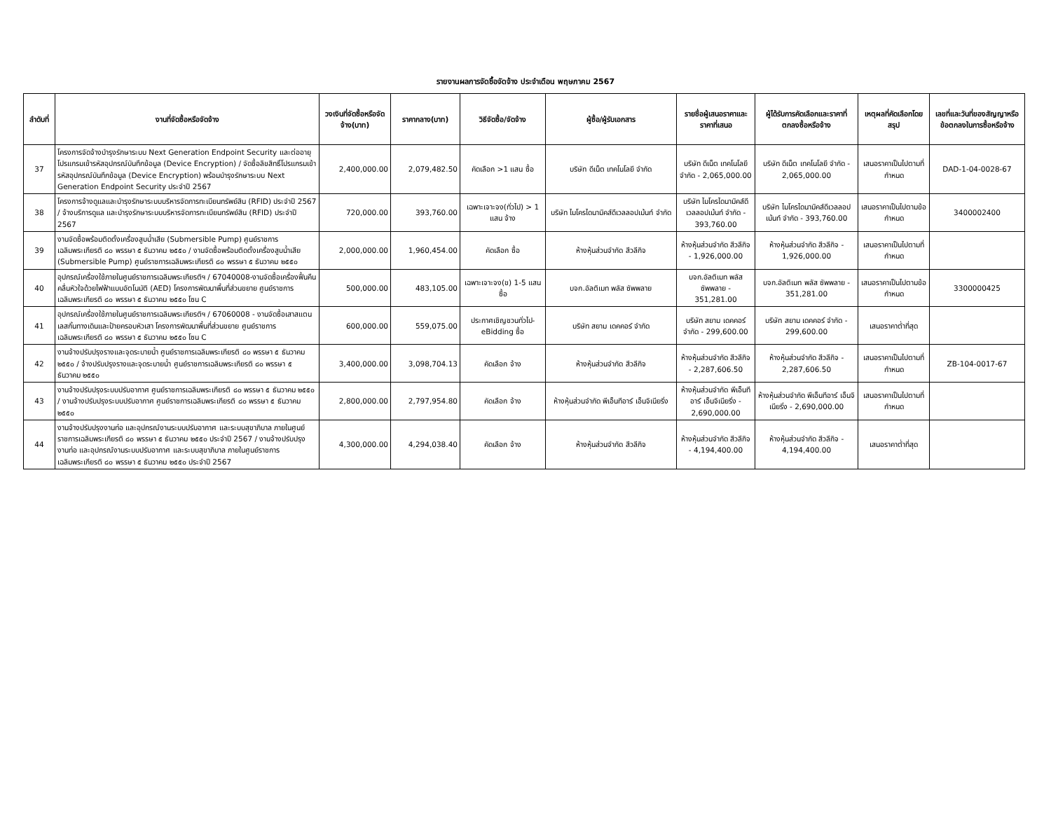รายงานผลการจัดซื้อจัดจ้าง ประจำเดือน พฤษภาคม 2567
| ลำดับที่ | งานที่จัดซื้อหรือจัดจ้าง | วงเงินที่จัดซื้อหรือจัดจ้าง(บาท) | ราคากลาง(บาท) | วิธีจัดซื้อ/จัดจ้าง | ผู้ซื้อ/ผู้รับเอกสาร | รายชื่อผู้เสนอราคาและราคาที่เสนอ | ผู้ได้รับการคัดเลือกและราคาที่ตกลงซื้อหรือจ้าง | เหตุผลที่คัดเลือกโดยสรุป | เลขที่และวันที่ของสัญญาหรือข้อตกลงในการซื้อหรือจ้าง |
| --- | --- | --- | --- | --- | --- | --- | --- | --- | --- |
| 37 | โครงการจัดจ้างบำรุงรักษาระบบ Next Generation Endpoint Security และต่ออายุโปรแกรมเข้ารหัสอุปกรณ์บันทึกข้อมูล (Device Encryption) / จัดซื้อลิขสิทธิ์โปรแกรมเข้ารหัสอุปกรณ์บันทึกข้อมูล (Device Encryption) พร้อมบำรุงรักษาระบบ Next Generation Endpoint Security ประจำปี 2567 | 2,400,000.00 | 2,079,482.50 | คัดเลือก >1 แสน ซื้อ | บริษัท ดีเน็ต เทคโนโลยี จำกัด | บริษัท ดีเน็ต เทคโนโลยี จำกัด - 2,065,000.00 | บริษัท ดีเน็ต เทคโนโลยี จำกัด - 2,065,000.00 | เสนอราคาเป็นไปตามที่กำหนด | DAD-1-04-0028-67 |
| 38 | โครงการจ้างดูแลและบำรุงรักษาระบบบริหารจัดการทะเบียนทรัพย์สิน (RFID) ประจำปี 2567 / จ้างบริการดูแล และบำรุงรักษาระบบบริหารจัดการทะเบียนทรัพย์สิน (RFID) ประจำปี 2567 | 720,000.00 | 393,760.00 | เฉพาะเจาะจง(ทั่วไป) > 1 แสน จ้าง | บริษัท ไมโครไดนามิคส์ดีเวลลอปเม้นท์ จำกัด | บริษัท ไมโครไดนามิคส์ดีเวลลอปเม้นท์ จำกัด - 393,760.00 | บริษัท ไมโครไดนามิคส์ดีเวลลอปเม้นท์ จำกัด - 393,760.00 | เสนอราคาเป็นไปตามข้อกำหนด | 3400002400 |
| 39 | งานจัดซื้อพร้อมติดตั้งเครื่องสูบน้ำเสีย (Submersible Pump) ศูนย์ราชการเฉลิมพระเกียรติ ๘๐ พรรษา ๕ ธันวาคม ๒๕๕๐ / งานจัดซื้อพร้อมติดตั้งเครื่องสูบน้ำเสีย (Submersible Pump) ศูนย์ราชการเฉลิมพระเกียรติ ๘๐ พรรษา ๕ ธันวาคม ๒๕๕๐ | 2,000,000.00 | 1,960,454.00 | คัดเลือก ซื้อ | ห้างหุ้นส่วนจำกัด สีวลีกิจ | ห้างหุ้นส่วนจำกัด สีวลีกิจ - 1,926,000.00 | ห้างหุ้นส่วนจำกัด สีวลีกิจ - 1,926,000.00 | เสนอราคาเป็นไปตามที่กำหนด | |
| 40 | อุปกรณ์เครื่องใช้ภายในศูนย์ราชการเฉลิมพระเกียรติฯ / 67040008-งานจัดซื้อเครื่องฟื้นคืนคลื่นหัวใจด้วยไฟฟ้าแบบอัตโนมัติ (AED) โครงการพัฒนาพื้นที่ส่วนขยาย ศูนย์ราชการเฉลิมพระเกียรติ ๘๐ พรรษา ๕ ธันวาคม ๒๕๕๐ โซน C | 500,000.00 | 483,105.00 | เฉพาะเจาะจง(ข) 1-5 แสน ซื้อ | บจก.อัลติเมท พลัส ซัพพลาย | บจก.อัลติเมท พลัส ซัพพลาย - 351,281.00 | บจก.อัลติเมท พลัส ซัพพลาย - 351,281.00 | เสนอราคาเป็นไปตามข้อกำหนด | 3300000425 |
| 41 | อุปกรณ์เครื่องใช้ภายในศูนย์ราชการเฉลิมพระเกียรติฯ / 67060008 - งานจัดซื้อเสาสแตนเลสกั้นทางเดินและป้ายครอบหัวเสา โครงการพัฒนาพื้นที่ส่วนขยาย ศูนย์ราชการเฉลิมพระเกียรติ ๘๐ พรรษา ๕ ธันวาคม ๒๕๕๐ โซน C | 600,000.00 | 559,075.00 | ประกาศเชิญชวนทั่วไป-eBidding ซื้อ | บริษัท สยาม เดคคอร์ จำกัด | บริษัท สยาม เดคคอร์ จำกัด - 299,600.00 | บริษัท สยาม เดคคอร์ จำกัด - 299,600.00 | เสนอราคาต่ำที่สุด | |
| 42 | งานจ้างปรับปรุงรางและจุดระบายน้ำ ศูนย์ราชการเฉลิมพระเกียรติ ๘๐ พรรษา ๕ ธันวาคม ๒๕๕๐ / จ้างปรับปรุงรางและจุดระบายน้ำ ศูนย์ราชการเฉลิมพระเกียรติ ๘๐ พรรษา ๕ ธันวาคม ๒๕๕๐ | 3,400,000.00 | 3,098,704.13 | คัดเลือก จ้าง | ห้างหุ้นส่วนจำกัด สีวลีกิจ | ห้างหุ้นส่วนจำกัด สีวลีกิจ - 2,287,606.50 | ห้างหุ้นส่วนจำกัด สีวลีกิจ - 2,287,606.50 | เสนอราคาเป็นไปตามที่กำหนด | ZB-104-0017-67 |
| 43 | งานจ้างปรับปรุงระบบปรับอากาศ ศูนย์ราชการเฉลิมพระเกียรติ ๘๐ พรรษา ๕ ธันวาคม ๒๕๕๐ / งานจ้างปรับปรุงระบบปรับอากาศ ศูนย์ราชการเฉลิมพระเกียรติ ๘๐ พรรษา ๕ ธันวาคม ๒๕๕๐ | 2,800,000.00 | 2,797,954.80 | คัดเลือก จ้าง | ห้างหุ้นส่วนจำกัด พีเอ็นทีอาร์ เอ็นจิเนียริ่ง | ห้างหุ้นส่วนจำกัด พีเอ็นทีอาร์ เอ็นจิเนียริ่ง - 2,690,000.00 | ห้างหุ้นส่วนจำกัด พีเอ็นทีอาร์ เอ็นจิเนียริ่ง - 2,690,000.00 | เสนอราคาเป็นไปตามที่กำหนด | |
| 44 | งานจ้างปรับปรุงงานท่อ และอุปกรณ์งานระบบปรับอากาศ และระบบสุขาภิบาล ภายในศูนย์ราชการเฉลิมพระเกียรติ ๘๐ พรรษา ๕ ธันวาคม ๒๕๕๐ ประจำปี 2567 / งานจ้างปรับปรุงงานท่อ และอุปกรณ์งานระบบปรับอากาศ และระบบสุขาภิบาล ภายในศูนย์ราชการเฉลิมพระเกียรติ ๘๐ พรรษา ๕ ธันวาคม ๒๕๕๐ ประจำปี 2567 | 4,300,000.00 | 4,294,038.40 | คัดเลือก จ้าง | ห้างหุ้นส่วนจำกัด สีวลีกิจ | ห้างหุ้นส่วนจำกัด สีวลีกิจ - 4,194,400.00 | ห้างหุ้นส่วนจำกัด สีวลีกิจ - 4,194,400.00 | เสนอราคาต่ำที่สุด | |